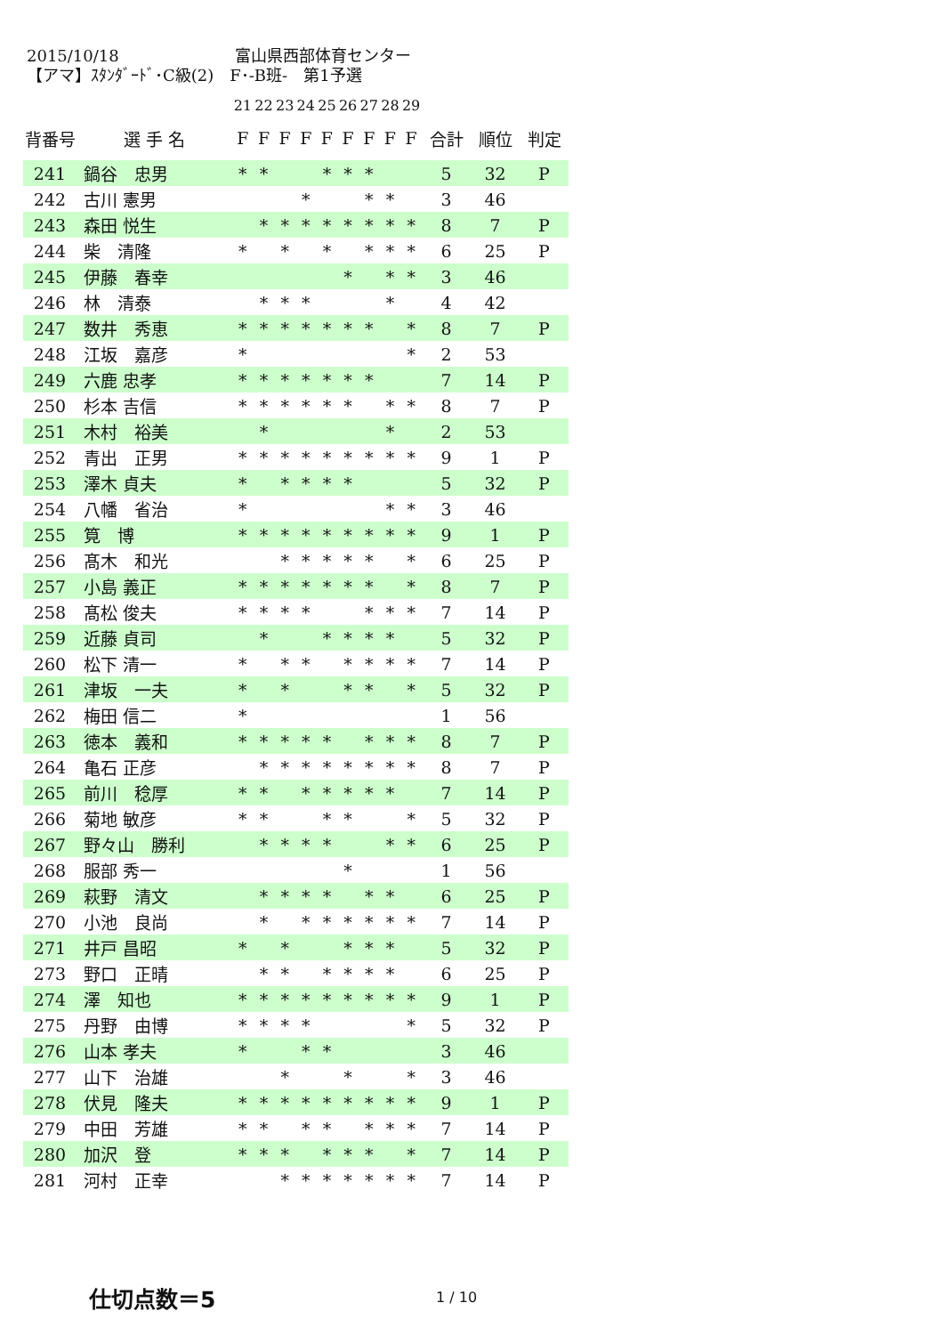2015/10/18 富山県西部体育センター
【アマ】ｽﾀﾝﾀﾞｰﾄﾞ･C級(2)　F･-B班-　第1予選
| | | 21 | 22 | 23 | 24 | 25 | 26 | 27 | 28 | 29 | | | |
| --- | --- | --- | --- | --- | --- | --- | --- | --- | --- | --- | --- | --- | --- |
| 背番号 | 選 手 名 | F | F | F | F | F | F | F | F | F | 合計 | 順位 | 判定 |
| 241 | 鍋谷 忠男 | * | * | | | * | * | * | | | 5 | 32 | P |
| 242 | 古川 憲男 | | | | * | | | * | * | | 3 | 46 | |
| 243 | 森田 悦生 | | * | * | * | * | * | * | * | * | 8 | 7 | P |
| 244 | 柴 清隆 | * | | * | | * | | * | * | * | 6 | 25 | P |
| 245 | 伊藤 春幸 | | | | | | * | | * | * | 3 | 46 | |
| 246 | 林 清泰 | | * | * | * | | | | * | | 4 | 42 | |
| 247 | 数井 秀恵 | * | * | * | * | * | * | * | | * | 8 | 7 | P |
| 248 | 江坂 嘉彦 | * | | | | | | | | * | 2 | 53 | |
| 249 | 六鹿 忠孝 | * | * | * | * | * | * | * | | | 7 | 14 | P |
| 250 | 杉本 吉信 | * | * | * | * | * | * | | * | * | 8 | 7 | P |
| 251 | 木村 裕美 | | * | | | | | | * | | 2 | 53 | |
| 252 | 青出 正男 | * | * | * | * | * | * | * | * | * | 9 | 1 | P |
| 253 | 澤木 貞夫 | * | | * | * | * | * | | | | 5 | 32 | P |
| 254 | 八幡 省治 | * | | | | | | | * | * | 3 | 46 | |
| 255 | 筧 博 | * | * | * | * | * | * | * | * | * | 9 | 1 | P |
| 256 | 髙木 和光 | | | * | * | * | * | * | | * | 6 | 25 | P |
| 257 | 小島 義正 | * | * | * | * | * | * | * | | * | 8 | 7 | P |
| 258 | 髙松 俊夫 | * | * | * | * | | | * | * | * | 7 | 14 | P |
| 259 | 近藤 貞司 | | * | | | * | * | * | * | | 5 | 32 | P |
| 260 | 松下 清一 | * | | * | * | | * | * | * | * | 7 | 14 | P |
| 261 | 津坂 一夫 | * | | * | | | * | * | | * | 5 | 32 | P |
| 262 | 梅田 信二 | * | | | | | | | | | 1 | 56 | |
| 263 | 徳本 義和 | * | * | * | * | * | | * | * | * | 8 | 7 | P |
| 264 | 亀石 正彦 | | * | * | * | * | * | * | * | * | 8 | 7 | P |
| 265 | 前川 稔厚 | * | * | | * | * | * | * | * | | 7 | 14 | P |
| 266 | 菊地 敏彦 | * | * | | | * | * | | | * | 5 | 32 | P |
| 267 | 野々山 勝利 | | * | * | * | * | | | * | * | 6 | 25 | P |
| 268 | 服部 秀一 | | | | | | * | | | | 1 | 56 | |
| 269 | 萩野 清文 | | * | * | * | * | | * | * | | 6 | 25 | P |
| 270 | 小池 良尚 | | * | | * | * | * | * | * | * | 7 | 14 | P |
| 271 | 井戸 昌昭 | * | | * | | | * | * | * | | 5 | 32 | P |
| 273 | 野口 正晴 | | * | * | | * | * | * | * | | 6 | 25 | P |
| 274 | 澤 知也 | * | * | * | * | * | * | * | * | * | 9 | 1 | P |
| 275 | 丹野 由博 | * | * | * | * | | | | | * | 5 | 32 | P |
| 276 | 山本 孝夫 | * | | | * | * | | | | | 3 | 46 | |
| 277 | 山下 治雄 | | | * | | | * | | | * | 3 | 46 | |
| 278 | 伏見 隆夫 | * | * | * | * | * | * | * | * | * | 9 | 1 | P |
| 279 | 中田 芳雄 | * | * | | * | * | | * | * | * | 7 | 14 | P |
| 280 | 加沢 登 | * | * | * | | * | * | * | | * | 7 | 14 | P |
| 281 | 河村 正幸 | | | * | * | * | * | * | * | * | 7 | 14 | P |
仕切点数＝5
1 / 10